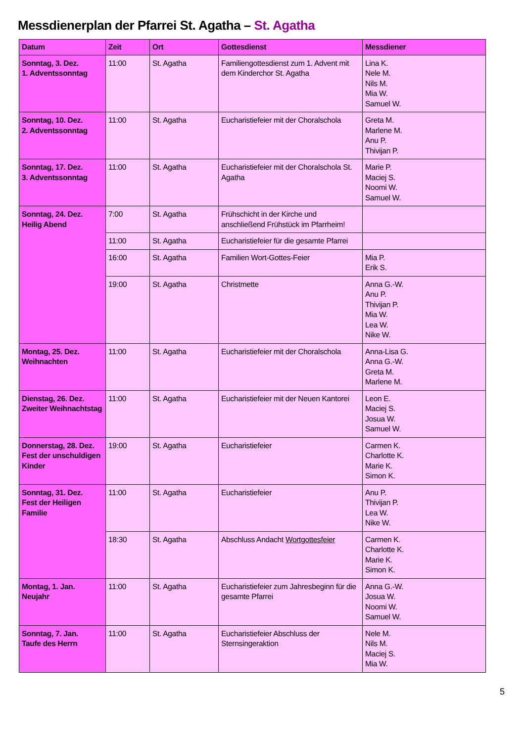Messdienerplan der Pfarrei St. Agatha – St. Agatha
| Datum | Zeit | Ort | Gottesdienst | Messdiener |
| --- | --- | --- | --- | --- |
| Sonntag, 3. Dez. 1. Adventssonntag | 11:00 | St. Agatha | Familiengottesdienst zum 1. Advent mit dem Kinderchor St. Agatha | Lina K. Nele M. Nils M. Mia W. Samuel W. |
| Sonntag, 10. Dez. 2. Adventssonntag | 11:00 | St. Agatha | Eucharistiefeier mit der Choralschola | Greta M. Marlene M. Anu P. Thivijan P. |
| Sonntag, 17. Dez. 3. Adventssonntag | 11:00 | St. Agatha | Eucharistiefeier mit der Choralschola St. Agatha | Marie P. Maciej S. Noomi W. Samuel W. |
| Sonntag, 24. Dez. Heilig Abend | 7:00 | St. Agatha | Frühschicht in der Kirche und anschließend Frühstück im Pfarrheim! | |
| | 11:00 | St. Agatha | Eucharistiefeier für die gesamte Pfarrei | |
| | 16:00 | St. Agatha | Familien Wort-Gottes-Feier | Mia P. Erik S. |
| | 19:00 | St. Agatha | Christmette | Anna G.-W. Anu P. Thivijan P. Mia W. Lea W. Nike W. |
| Montag, 25. Dez. Weihnachten | 11:00 | St. Agatha | Eucharistiefeier mit der Choralschola | Anna-Lisa G. Anna G.-W. Greta M. Marlene M. |
| Dienstag, 26. Dez. Zweiter Weihnachtstag | 11:00 | St. Agatha | Eucharistiefeier mit der Neuen Kantorei | Leon E. Maciej S. Josua W. Samuel W. |
| Donnerstag, 28. Dez. Fest der unschuldigen Kinder | 19:00 | St. Agatha | Eucharistiefeier | Carmen K. Charlotte K. Marie K. Simon K. |
| Sonntag, 31. Dez. Fest der Heiligen Familie | 11:00 | St. Agatha | Eucharistiefeier | Anu P. Thivijan P. Lea W. Nike W. |
| | 18:30 | St. Agatha | Abschluss Andacht Wortgottesfeier | Carmen K. Charlotte K. Marie K. Simon K. |
| Montag, 1. Jan. Neujahr | 11:00 | St. Agatha | Eucharistiefeier zum Jahresbeginn für die gesamte Pfarrei | Anna G.-W. Josua W. Noomi W. Samuel W. |
| Sonntag, 7. Jan. Taufe des Herrn | 11:00 | St. Agatha | Eucharistiefeier Abschluss der Sternsingeraktion | Nele M. Nils M. Maciej S. Mia W. |
5